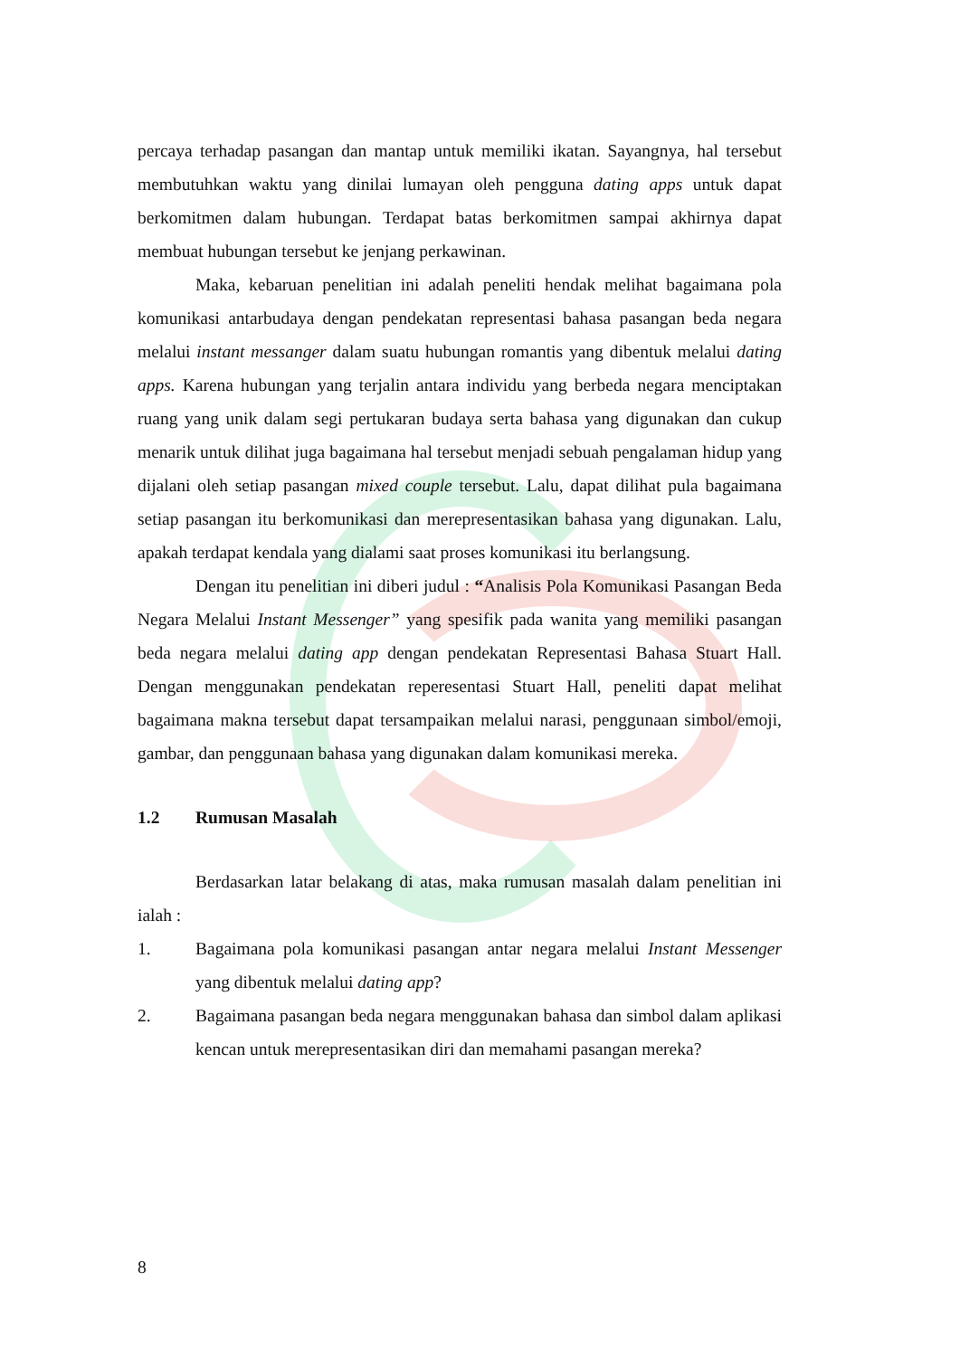percaya terhadap pasangan dan mantap untuk memiliki ikatan. Sayangnya, hal tersebut membutuhkan waktu yang dinilai lumayan oleh pengguna dating apps untuk dapat berkomitmen dalam hubungan. Terdapat batas berkomitmen sampai akhirnya dapat membuat hubungan tersebut ke jenjang perkawinan.
Maka, kebaruan penelitian ini adalah peneliti hendak melihat bagaimana pola komunikasi antarbudaya dengan pendekatan representasi bahasa pasangan beda negara melalui instant messanger dalam suatu hubungan romantis yang dibentuk melalui dating apps. Karena hubungan yang terjalin antara individu yang berbeda negara menciptakan ruang yang unik dalam segi pertukaran budaya serta bahasa yang digunakan dan cukup menarik untuk dilihat juga bagaimana hal tersebut menjadi sebuah pengalaman hidup yang dijalani oleh setiap pasangan mixed couple tersebut. Lalu, dapat dilihat pula bagaimana setiap pasangan itu berkomunikasi dan merepresentasikan bahasa yang digunakan. Lalu, apakah terdapat kendala yang dialami saat proses komunikasi itu berlangsung.
Dengan itu penelitian ini diberi judul : “Analisis Pola Komunikasi Pasangan Beda Negara Melalui Instant Messenger” yang spesifik pada wanita yang memiliki pasangan beda negara melalui dating app dengan pendekatan Representasi Bahasa Stuart Hall. Dengan menggunakan pendekatan reperesentasi Stuart Hall, peneliti dapat melihat bagaimana makna tersebut dapat tersampaikan melalui narasi, penggunaan simbol/emoji, gambar, dan penggunaan bahasa yang digunakan dalam komunikasi mereka.
1.2 Rumusan Masalah
Berdasarkan latar belakang di atas, maka rumusan masalah dalam penelitian ini ialah :
1. Bagaimana pola komunikasi pasangan antar negara melalui Instant Messenger yang dibentuk melalui dating app?
2. Bagaimana pasangan beda negara menggunakan bahasa dan simbol dalam aplikasi kencan untuk merepresentasikan diri dan memahami pasangan mereka?
8